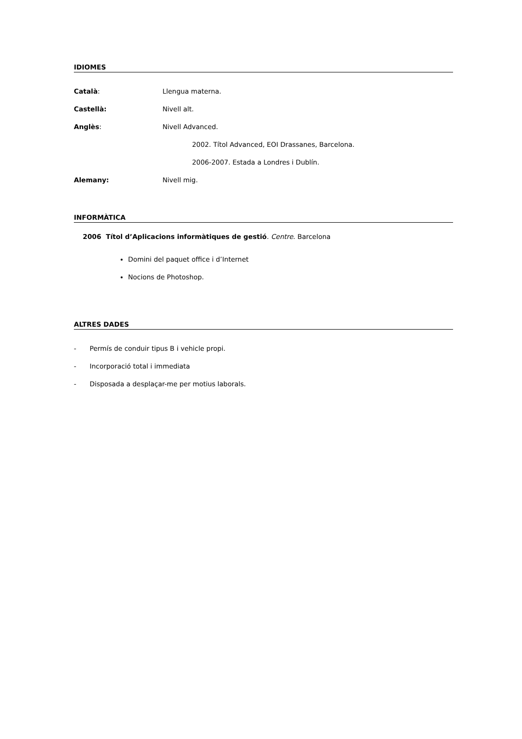IDIOMES
Català: Llengua materna.
Castellà: Nivell alt.
Anglès: Nivell Advanced.
2002. Títol Advanced, EOI Drassanes, Barcelona.
2006-2007. Estada a Londres i Dublín.
Alemany: Nivell mig.
INFORMÀTICA
2006 Títol d’Aplicacions informàtiques de gestió. Centre. Barcelona
Domini del paquet office i d’Internet
Nocions de Photoshop.
ALTRES DADES
- Permís de conduir tipus B i vehicle propi.
- Incorporació total i immediata
- Disposada a desplaçar-me per motius laborals.